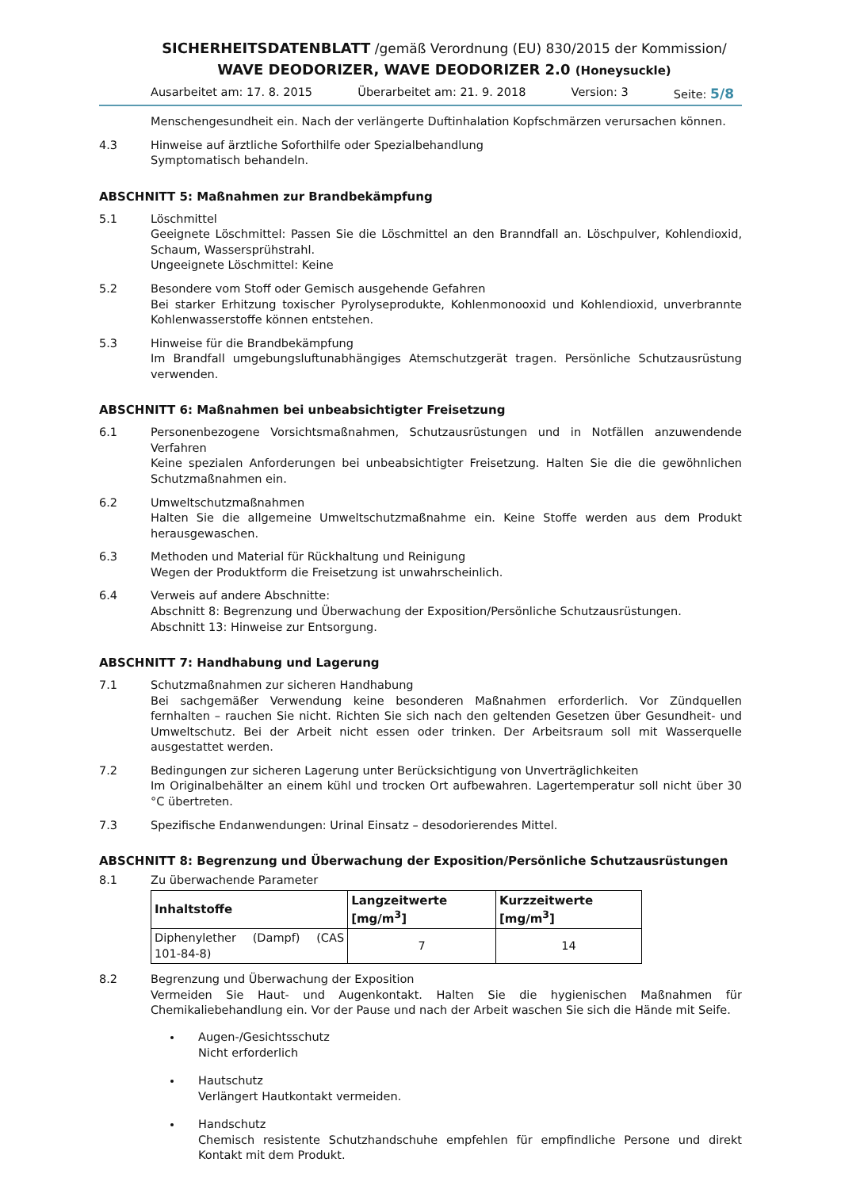SICHERHEITSDATENBLATT /gemäß Verordnung (EU) 830/2015 der Kommission/
WAVE DEODORIZER, WAVE DEODORIZER 2.0 (Honeysuckle)
Ausarbeitet am: 17. 8. 2015 Überarbeitet am: 21. 9. 2018 Version: 3 Seite: 5/8
Menschengesundheit ein. Nach der verlängerte Duftinhalation Kopfschmärzen verursachen können.
4.3 Hinweise auf ärztliche Soforthilfe oder Spezialbehandlung
Symptomatisch behandeln.
ABSCHNITT 5: Maßnahmen zur Brandbekämpfung
5.1 Löschmittel
Geeignete Löschmittel: Passen Sie die Löschmittel an den Branndfall an. Löschpulver, Kohlendioxid, Schaum, Wassersprühstrahl.
Ungeeignete Löschmittel: Keine
5.2 Besondere vom Stoff oder Gemisch ausgehende Gefahren
Bei starker Erhitzung toxischer Pyrolyseprodukte, Kohlenmonooxid und Kohlendioxid, unverbrannte Kohlenwasserstoffe können entstehen.
5.3 Hinweise für die Brandbekämpfung
Im Brandfall umgebungsluftunabhängiges Atemschutzgerät tragen. Persönliche Schutzausrüstung verwenden.
ABSCHNITT 6: Maßnahmen bei unbeabsichtigter Freisetzung
6.1 Personenbezogene Vorsichtsmaßnahmen, Schutzausrüstungen und in Notfällen anzuwendende Verfahren
Keine spezialen Anforderungen bei unbeabsichtigter Freisetzung. Halten Sie die die gewöhnlichen Schutzmaßnahmen ein.
6.2 Umweltschutzmaßnahmen
Halten Sie die allgemeine Umweltschutzmaßnahme ein. Keine Stoffe werden aus dem Produkt herausgewaschen.
6.3 Methoden und Material für Rückhaltung und Reinigung
Wegen der Produktform die Freisetzung ist unwahrscheinlich.
6.4 Verweis auf andere Abschnitte:
Abschnitt 8: Begrenzung und Überwachung der Exposition/Persönliche Schutzausrüstungen.
Abschnitt 13: Hinweise zur Entsorgung.
ABSCHNITT 7: Handhabung und Lagerung
7.1 Schutzmaßnahmen zur sicheren Handhabung
Bei sachgemäßer Verwendung keine besonderen Maßnahmen erforderlich. Vor Zündquellen fernhalten – rauchen Sie nicht. Richten Sie sich nach den geltenden Gesetzen über Gesundheit- und Umweltschutz. Bei der Arbeit nicht essen oder trinken. Der Arbeitsraum soll mit Wasserquelle ausgestattet werden.
7.2 Bedingungen zur sicheren Lagerung unter Berücksichtigung von Unverträglichkeiten
Im Originalbehälter an einem kühl und trocken Ort aufbewahren. Lagertemperatur soll nicht über 30 °C übertreten.
7.3 Spezifische Endanwendungen: Urinal Einsatz – desodorierendes Mittel.
ABSCHNITT 8: Begrenzung und Überwachung der Exposition/Persönliche Schutzausrüstungen
8.1 Zu überwachende Parameter
| Inhaltstoffe | Langzeitwerte [mg/m<sup>3</sup>] | Kurzzeitwerte [mg/m<sup>3</sup>] |
| --- | --- | --- |
| Diphenylether (Dampf) (CAS 101-84-8) | 7 | 14 |
8.2 Begrenzung und Überwachung der Exposition
Vermeiden Sie Haut- und Augenkontakt. Halten Sie die hygienischen Maßnahmen für Chemikaliebehandlung ein. Vor der Pause und nach der Arbeit waschen Sie sich die Hände mit Seife.
Augen-/Gesichtsschutz
Nicht erforderlich
Hautschutz
Verlängert Hautkontakt vermeiden.
Handschutz
Chemisch resistente Schutzhandschuhe empfehlen für empfindliche Persone und direkt Kontakt mit dem Produkt.